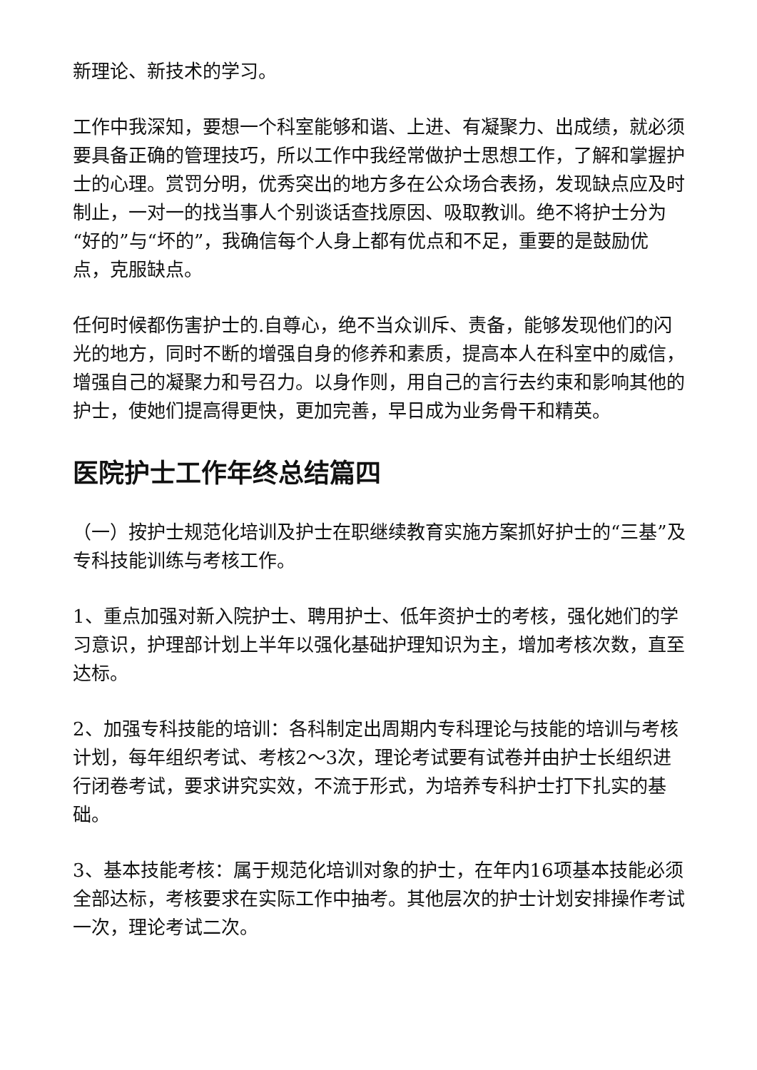新理论、新技术的学习。
工作中我深知，要想一个科室能够和谐、上进、有凝聚力、出成绩，就必须要具备正确的管理技巧，所以工作中我经常做护士思想工作，了解和掌握护士的心理。赏罚分明，优秀突出的地方多在公众场合表扬，发现缺点应及时制止，一对一的找当事人个别谈话查找原因、吸取教训。绝不将护士分为“好的”与“坏的”，我确信每个人身上都有优点和不足，重要的是鼓励优点，克服缺点。
任何时候都伤害护士的.自尊心，绝不当众训斥、责备，能够发现他们的闪光的地方，同时不断的增强自身的修养和素质，提高本人在科室中的威信，增强自己的凝聚力和号召力。以身作则，用自己的言行去约束和影响其他的护士，使她们提高得更快，更加完善，早日成为业务骨干和精英。
医院护士工作年终总结篇四
（一）按护士规范化培训及护士在职继续教育实施方案抓好护士的“三基”及专科技能训练与考核工作。
1、重点加强对新入院护士、聘用护士、低年资护士的考核，强化她们的学习意识，护理部计划上半年以强化基础护理知识为主，增加考核次数，直至达标。
2、加强专科技能的培训：各科制定出周期内专科理论与技能的培训与考核计划，每年组织考试、考核2～3次，理论考试要有试卷并由护士长组织进行闭卷考试，要求讲究实效，不流于形式，为培养专科护士打下扎实的基础。
3、基本技能考核：属于规范化培训对象的护士，在年内16项基本技能必须全部达标，考核要求在实际工作中抽考。其他层次的护士计划安排操作考试一次，理论考试二次。